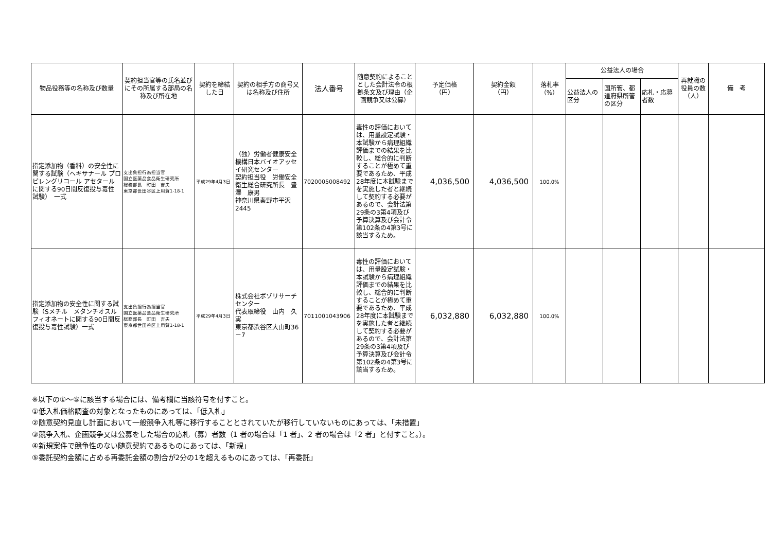| 物品役務等の名称及び数量 | 契約担当官等の氏名並びにその所属する部局の名称及び所在地 | 契約を締結した日 | 契約の相手方の商号又は名称及び住所 | 法人番号 | 随意契約によることとした会計法令の根拠条文及び理由（企画競争又は公募） | 予定価格 （円） | 契約金額 （円） | 落札率 （%） | 公益法人の場合 | | | 再就職の役員の数 （人） | 備 考 |
| --- | --- | --- | --- | --- | --- | --- | --- | --- | --- | --- | --- | --- | --- |
| | | | | | | | | | 公益法人の区分 | 国所管、都道府県所管の区分 | 応札・応募者数 | | |
| 指定添加物（香料）の安全性に関する試験（ヘキサナール プロピレングリコール アセタール に関する90日間反復投与毒性 試験） 一式 | 支出負担行為担当官 国立医薬品食品衛生研究所 総務部長 町田 吉夫 東京都世田谷区上用賀1-18-1 | 平成29年4月3日 | （独）労働者健康安全機構日本バイオアッセイ研究センター 契約担当役 労働安全衛生総合研究所長 豊澤 康男 神奈川県秦野市平沢2445 | 7020005008492 | 毒性の評価においては、用量設定試験・本試験から病理組織評価までの結果を比較し、総合的に判断することが極めて重要であるため、平成28年度に本試験までを実施した者と継続して契約する必要があるので、会計法第29条の3第4項及び予算決算及び会計令第102条の4第3号に該当するため。 | 4,036,500 | 4,036,500 | 100.0% | | | | | |
| 指定添加物の安全性に関する試験（Sメチル メタンチオスルフィオネートに関する90日間反復投与毒性試験）一式 | 支出負担行為担当官 国立医薬品食品衛生研究所 総務部長 町田 吉夫 東京都世田谷区上用賀1-18-1 | 平成29年4月3日 | 株式会社ボゾリサーチセンター 代表取締役 山内 久実 東京都渋谷区大山町36－7 | 7011001043906 | 毒性の評価においては、用量設定試験・本試験から病理組織評価までの結果を比較し、総合的に判断することが極めて重要であるため、平成28年度に本試験までを実施した者と継続して契約する必要があるので、会計法第29条の3第4項及び予算決算及び会計令第102条の4第3号に該当するため。 | 6,032,880 | 6,032,880 | 100.0% | | | | | |
※以下の①～⑤に該当する場合には、備考欄に当該符号を付すこと。
①低入札価格調査の対象となったものにあっては、「低入札」
②随意契約見直し計画において一般競争入札等に移行することとされていたが移行していないものにあっては、「未措置」
③競争入札、企画競争又は公募をした場合の応札（募）者数（1 者の場合は「1 者」、2 者の場合は「2 者」と付すこと。）。
④新規案件で競争性のない随意契約であるものにあっては、「新規」
⑤委託契約金額に占める再委託金額の割合が2分の1を超えるものにあっては、「再委託」